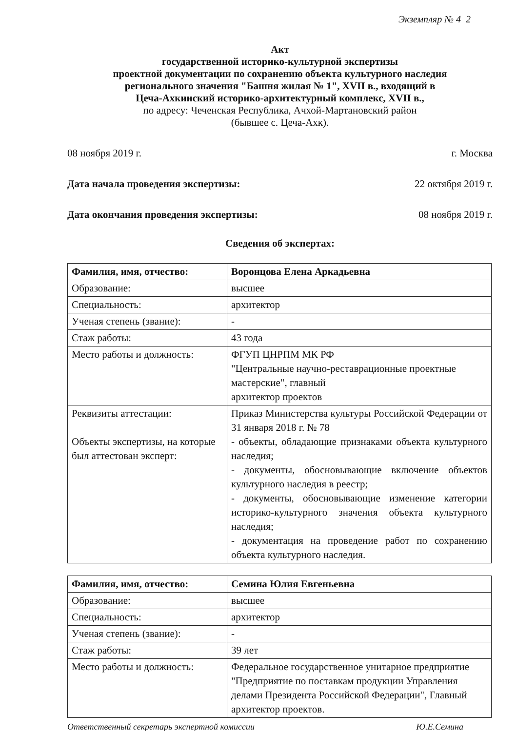Экземпляр № 4 2
Акт
государственной историко-культурной экспертизы
проектной документации по сохранению объекта культурного наследия
регионального значения "Башня жилая № 1", XVII в., входящий в
Цеча-Ахкинский историко-архитектурный комплекс, XVII в.,
по адресу: Чеченская Республика, Ачхой-Мартановский район
(бывшее с. Цеча-Ахк).
08 ноября 2019 г. г. Москва
Дата начала проведения экспертизы: 22 октября 2019 г.
Дата окончания проведения экспертизы: 08 ноября 2019 г.
Сведения об экспертах:
| Фамилия, имя, отчество: | Воронцова Елена Аркадьевна |
| Образование: | высшее |
| Специальность: | архитектор |
| Ученая степень (звание): | - |
| Стаж работы: | 43 года |
| Место работы и должность: | ФГУП ЦНРПМ МК РФ "Центральные научно-реставрационные проектные мастерские", главный архитектор проектов |
| Реквизиты аттестации: Объекты экспертизы, на которые был аттестован эксперт: | Приказ Министерства культуры Российской Федерации от 31 января 2018 г. № 78 - объекты, обладающие признаками объекта культурного наследия; - документы, обосновывающие включение объектов культурного наследия в реестр; - документы, обосновывающие изменение категории историко-культурного значения объекта культурного наследия; - документация на проведение работ по сохранению объекта культурного наследия. |
| Фамилия, имя, отчество: | Семина Юлия Евгеньевна |
| Образование: | высшее |
| Специальность: | архитектор |
| Ученая степень (звание): | - |
| Стаж работы: | 39 лет |
| Место работы и должность: | Федеральное государственное унитарное предприятие "Предприятие по поставкам продукции Управления делами Президента Российской Федерации", Главный архитектор проектов. |
Ответственный секретарь экспертной комиссии Ю.Е.Семина